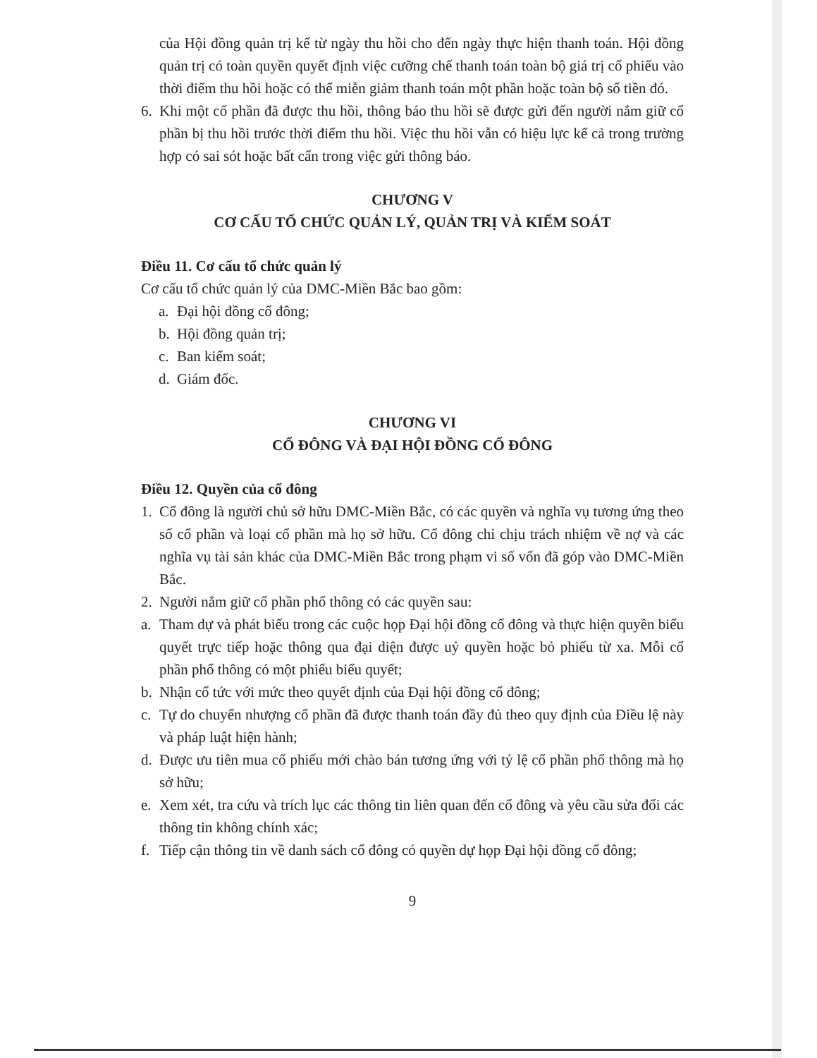của Hội đồng quản trị kể từ ngày thu hồi cho đến ngày thực hiện thanh toán. Hội đồng quản trị có toàn quyền quyết định việc cưỡng chế thanh toán toàn bộ giá trị cổ phiếu vào thời điểm thu hồi hoặc có thể miễn giảm thanh toán một phần hoặc toàn bộ số tiền đó.
6. Khi một cổ phần đã được thu hồi, thông báo thu hồi sẽ được gửi đến người nắm giữ cổ phần bị thu hồi trước thời điểm thu hồi. Việc thu hồi vẫn có hiệu lực kể cả trong trường hợp có sai sót hoặc bất cẩn trong việc gửi thông báo.
CHƯƠNG V
CƠ CẤU TỔ CHỨC QUẢN LÝ, QUẢN TRỊ VÀ KIỂM SOÁT
Điều 11. Cơ cấu tổ chức quản lý
Cơ cấu tổ chức quản lý của DMC-Miền Bắc bao gồm:
a. Đại hội đồng cổ đông;
b. Hội đồng quản trị;
c. Ban kiểm soát;
d. Giám đốc.
CHƯƠNG VI
CỔ ĐÔNG VÀ ĐẠI HỘI ĐỒNG CỔ ĐÔNG
Điều 12. Quyền của cổ đông
1. Cổ đông là người chủ sở hữu DMC-Miền Bắc, có các quyền và nghĩa vụ tương ứng theo số cổ phần và loại cổ phần mà họ sở hữu. Cổ đông chỉ chịu trách nhiệm về nợ và các nghĩa vụ tài sản khác của DMC-Miền Bắc trong phạm vi số vốn đã góp vào DMC-Miền Bắc.
2. Người nắm giữ cổ phần phổ thông có các quyền sau:
a. Tham dự và phát biểu trong các cuộc họp Đại hội đồng cổ đông và thực hiện quyền biểu quyết trực tiếp hoặc thông qua đại diện được uỷ quyền hoặc bỏ phiếu từ xa. Mỗi cổ phần phổ thông có một phiếu biểu quyết;
b. Nhận cổ tức với mức theo quyết định của Đại hội đồng cổ đông;
c. Tự do chuyển nhượng cổ phần đã được thanh toán đầy đủ theo quy định của Điều lệ này và pháp luật hiện hành;
d. Được ưu tiên mua cổ phiếu mới chào bán tương ứng với tỷ lệ cổ phần phổ thông mà họ sở hữu;
e. Xem xét, tra cứu và trích lục các thông tin liên quan đến cổ đông và yêu cầu sửa đổi các thông tin không chính xác;
f. Tiếp cận thông tin về danh sách cổ đông có quyền dự họp Đại hội đồng cổ đông;
9